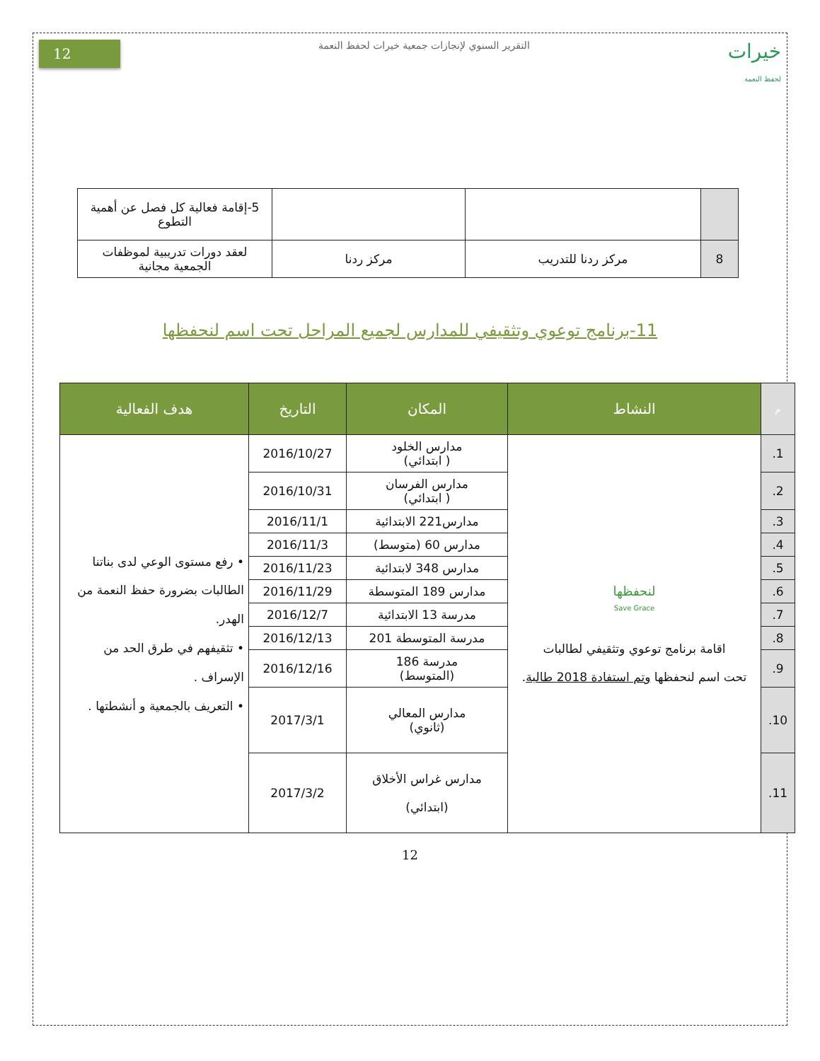خيرات
لحفظ النعمة
التقرير السنوي لإنجازات جمعية خيرات لحفظ النعمة
12
| | | | 5-إقامة فعالية كل فصل عن أهمية التطوع |
| 8 | مركز ردنا للتدريب | مركز ردنا | لعقد دورات تدريبية لموظفات الجمعية مجانية |
11-برنامج توعوي وتثقيفي للمدارس لجميع المراحل تحت اسم لنحفظها
| م | النشاط | المكان | التاريخ | هدف الفعالية |
| --- | --- | --- | --- | --- |
| 1. | لنحفظها Save Grace اقامة برنامج توعوي وتثقيفي لطالبات تحت اسم لنحفظها وتم استفادة 2018 طالبة . | مدارس الخلود ( ابتدائي) | 2016/10/27 | • رفع مستوى الوعي لدى بناتنا الطالبات بضرورة حفظ النعمة من الهدر. • تثقيفهم في طرق الحد من الإسراف . • التعريف بالجمعية و أنشطتها . |
| 2. | | مدارس الفرسان ( ابتدائي) | 2016/10/31 | |
| 3. | | مدارس221 الابتدائية | 2016/11/1 | |
| 4. | | مدارس 60 (متوسط) | 2016/11/3 | |
| 5. | | مدارس 348 لابتدائية | 2016/11/23 | |
| 6. | | مدارس 189 المتوسطة | 2016/11/29 | |
| 7. | | مدرسة 13 الابتدائية | 2016/12/7 | |
| 8. | | مدرسة المتوسطة 201 | 2016/12/13 | |
| 9. | | مدرسة 186 (المتوسط) | 2016/12/16 | |
| 10. | | مدارس المعالي (ثانوي) | 2017/3/1 | |
| 11. | | مدارس غراس الأخلاق (ابتدائي) | 2017/3/2 | |
12